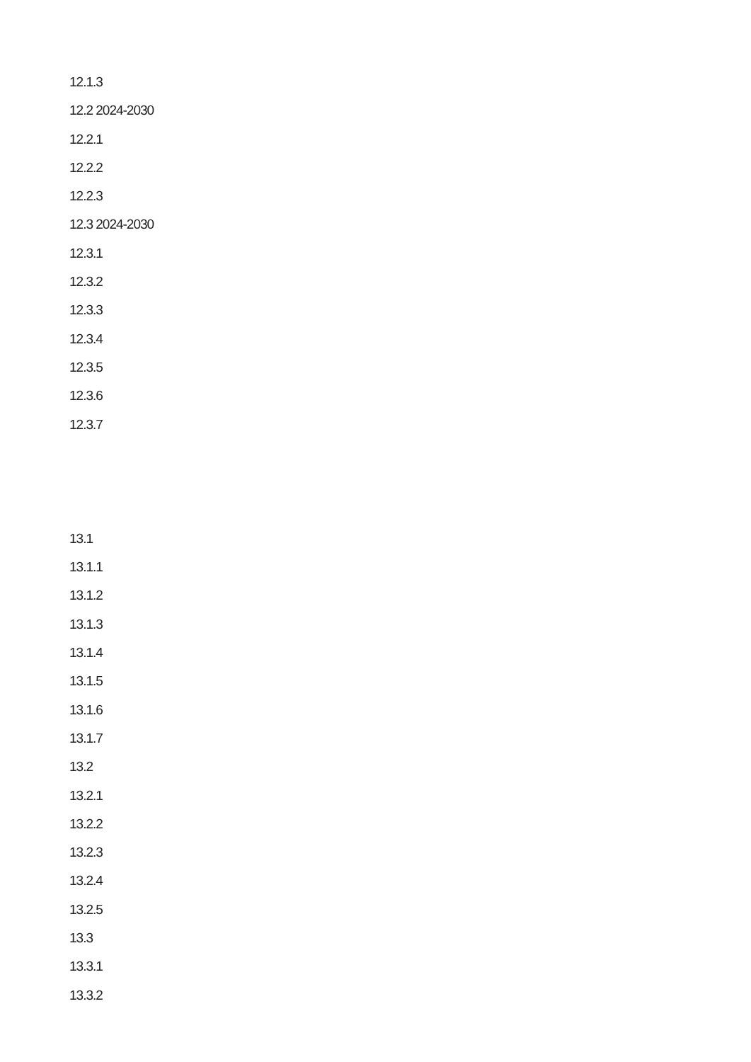12.1.3
12.2 2024-2030
12.2.1
12.2.2
12.2.3
12.3 2024-2030
12.3.1
12.3.2
12.3.3
12.3.4
12.3.5
12.3.6
12.3.7
13.1
13.1.1
13.1.2
13.1.3
13.1.4
13.1.5
13.1.6
13.1.7
13.2
13.2.1
13.2.2
13.2.3
13.2.4
13.2.5
13.3
13.3.1
13.3.2